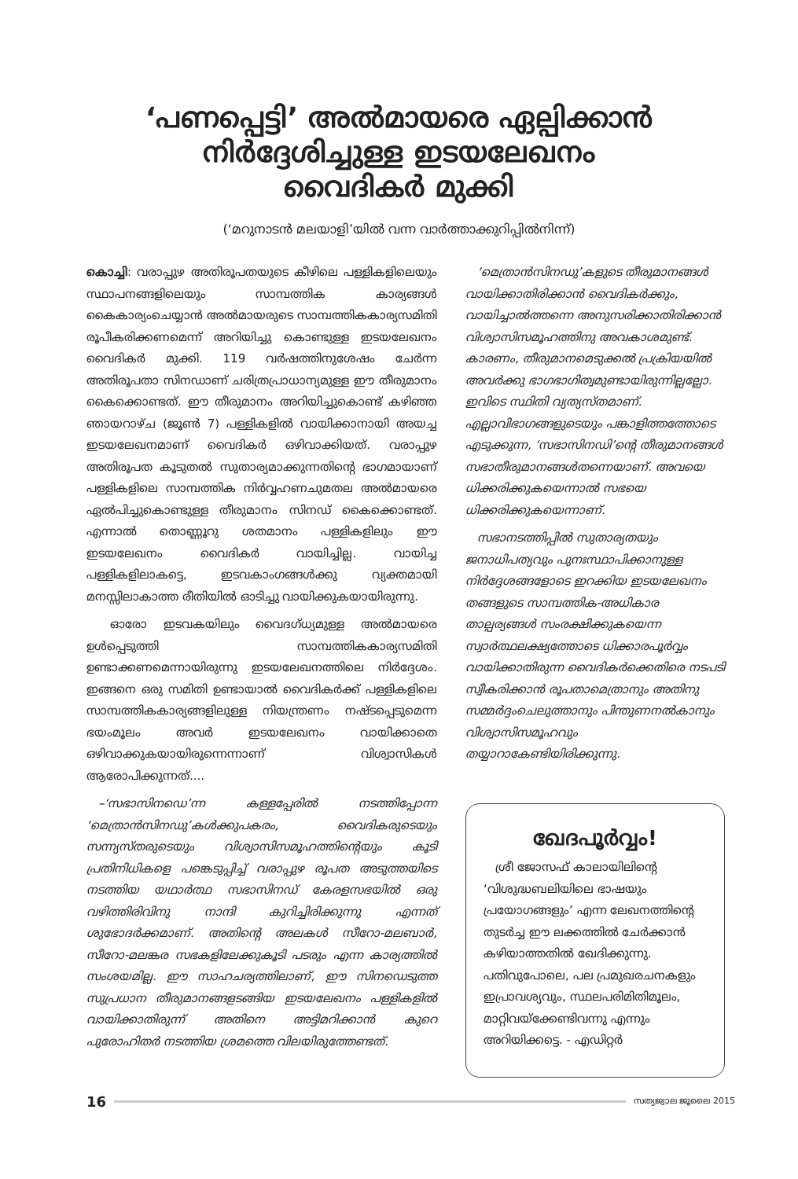‘പണപ്പെട്ടി’ അൽമായരെ ഏല്പിക്കാൻ
നിർദ്ദേശിച്ചുള്ള ഇടയലേഖനം
വൈദികർ മുക്കി
(‘മറുനാടൻ മലയാളി’യിൽ വന്ന വാർത്താക്കുറിപ്പിൽനിന്ന്)
കൊച്ചി: വരാപ്പുഴ അതിരൂപതയുടെ കീഴിലെ പള്ളികളിലെയും സ്ഥാപനങ്ങളിലെയും സാമ്പത്തിക കാര്യങ്ങൾ കൈകാര്യംചെയ്യാൻ അൽമായരുടെ സാമ്പത്തികകാര്യസമിതി രൂപീകരിക്കണമെന്ന് അറിയിച്ചു കൊണ്ടുള്ള ഇടയലേഖനം വൈദികർ മുക്കി. 119 വർഷത്തിനുശേഷം ചേർന്ന അതിരൂപതാ സിനഡാണ് ചരിത്രപ്രാധാന്യമുള്ള ഈ തീരുമാനം കൈക്കൊണ്ടത്. ഈ തീരുമാനം അറിയിച്ചുകൊണ്ട് കഴിഞ്ഞ ഞായറാഴ്ച (ജൂൺ 7) പള്ളികളിൽ വായിക്കാനായി അയച്ച ഇടയലേഖനമാണ് വൈദികർ ഒഴിവാക്കിയത്. വരാപ്പുഴ അതിരൂപത കൂടുതൽ സുതാര്യമാക്കുന്നതിന്റെ ഭാഗമായാണ് പള്ളികളിലെ സാമ്പത്തിക നിർവ്വഹണചുമതല അൽമായരെ ഏൽപിച്ചുകൊണ്ടുള്ള തീരുമാനം സിനഡ് കൈക്കൊണ്ടത്. എന്നാൽ തൊണ്ണൂറു ശതമാനം പള്ളികളിലും ഈ ഇടയലേഖനം വൈദികർ വായിച്ചില്ല. വായിച്ച പള്ളികളിലാകട്ടെ, ഇടവകാംഗങ്ങൾക്കു വ്യക്തമായി മനസ്സിലാകാത്ത രീതിയിൽ ഓടിച്ചു വായിക്കുകയായിരുന്നു.
  ഓരോ ഇടവകയിലും വൈദഗ്ധ്യമുള്ള അൽമായരെ ഉൾപ്പെടുത്തി സാമ്പത്തികകാര്യസമിതി ഉണ്ടാക്കണമെന്നായിരുന്നു ഇടയലേഖനത്തിലെ നിർദ്ദേശം. ഇങ്ങനെ ഒരു സമിതി ഉണ്ടായാൽ വൈദികർക്ക് പള്ളികളിലെ സാമ്പത്തികകാര്യങ്ങളിലുള്ള നിയന്ത്രണം നഷ്ടപ്പെടുമെന്ന ഭയംമൂലം അവർ ഇടയലേഖനം വായിക്കാതെ ഒഴിവാക്കുകയായിരുന്നെന്നാണ് വിശ്വാസികൾ ആരോപിക്കുന്നത്....
 –‘സഭാസിനഡെ’ന്ന കള്ളപ്പേരിൽ നടത്തിപ്പോന്ന ‘മെത്രാൻസിനഡു’കൾക്കുപകരം, വൈദികരുടെയും സന്ന്യസ്തരുടെയും വിശ്വാസിസമൂഹത്തിന്റെയും കൂടി പ്രതിനിധികളെ പങ്കെടുപ്പിച്ച് വരാപ്പുഴ രൂപത അടുത്തയിടെ നടത്തിയ യഥാർത്ഥ സഭാസിനഡ് കേരളസഭയിൽ ഒരു വഴിത്തിരിവിനു നാന്ദി കുറിച്ചിരിക്കുന്നു എന്നത് ശുഭോദർക്കമാണ്. അതിന്റെ അലകൾ സീറോ-മലബാർ, സീറോ-മലങ്കര സഭകളിലേക്കുകൂടി പടരും എന്ന കാര്യത്തിൽ സംശയമില്ല. ഈ സാഹചര്യത്തിലാണ്, ഈ സിനഡെടുത്ത സുപ്രധാന തീരുമാനങ്ങളടങ്ങിയ ഇടയലേഖനം പള്ളികളിൽ വായിക്കാതിരുന്ന് അതിനെ അട്ടിമറിക്കാൻ കുറെ പുരോഹിതർ നടത്തിയ ശ്രമത്തെ വിലയിരുത്തേണ്ടത്.
 ‘മെത്രാൻസിനഡു’കളുടെ തീരുമാനങ്ങൾ വായിക്കാതിരിക്കാൻ വൈദികർക്കും, വായിച്ചാൽത്തന്നെ അനുസരിക്കാതിരിക്കാൻ വിശ്വാസിസമൂഹത്തിനു അവകാശമുണ്ട്. കാരണം, തീരുമാനമെടുക്കൽ പ്രക്രിയയിൽ അവർക്കു ഭാഗഭാഗിത്വമുണ്ടായിരുന്നില്ലല്ലോ. ഇവിടെ സ്ഥിതി വ്യത്യസ്തമാണ്. എല്ലാവിഭാഗങ്ങളുടെയും പങ്കാളിത്തത്തോടെ എടുക്കുന്ന, ‘സഭാസിനഡി’ന്റെ തീരുമാനങ്ങൾ സഭാതീരുമാനങ്ങൾതന്നെയാണ്. അവയെ ധിക്കരിക്കുകയെന്നാൽ സഭയെ ധിക്കരിക്കുകയെന്നാണ്.
 സഭാനടത്തിപ്പിൽ സുതാര്യതയും ജനാധിപത്യവും പുനഃസ്ഥാപിക്കാനുള്ള നിർദ്ദേശങ്ങളോടെ ഇറക്കിയ ഇടയലേഖനം തങ്ങളുടെ സാമ്പത്തിക-അധികാര താല്പര്യങ്ങൾ സംരക്ഷിക്കുകയെന്ന സ്വാർത്ഥലക്ഷ്യത്തോടെ ധിക്കാരപൂർവ്വം വായിക്കാതിരുന്ന വൈദികർക്കെതിരെ നടപടി സ്വീകരിക്കാൻ രൂപതാമെത്രാനും അതിനു സമ്മർദ്ദംചെലുത്താനും പിന്തുണനൽകാനും വിശ്വാസിസമൂഹവും തയ്യാറാകേണ്ടിയിരിക്കുന്നു.
ഖേദപൂർവ്വം!
 ശ്രീ ജോസഫ് കാലായിലിന്റെ ‘വിശുദ്ധബലിയിലെ ഭാഷയും പ്രയോഗങ്ങളും’ എന്ന ലേഖനത്തിന്റെ തുടർച്ച ഈ ലക്കത്തിൽ ചേർക്കാൻ കഴിയാത്തതിൽ ഖേദിക്കുന്നു. പതിവുപോലെ, പല പ്രമുഖരചനകളും ഇപ്രാവശ്യവും, സ്ഥലപരിമിതിമൂലം, മാറ്റിവയ്ക്കേണ്ടിവന്നു എന്നും അറിയിക്കട്ടെ. - എഡിറ്റർ
16 സത്യജ്വാല ജൂലൈ 2015